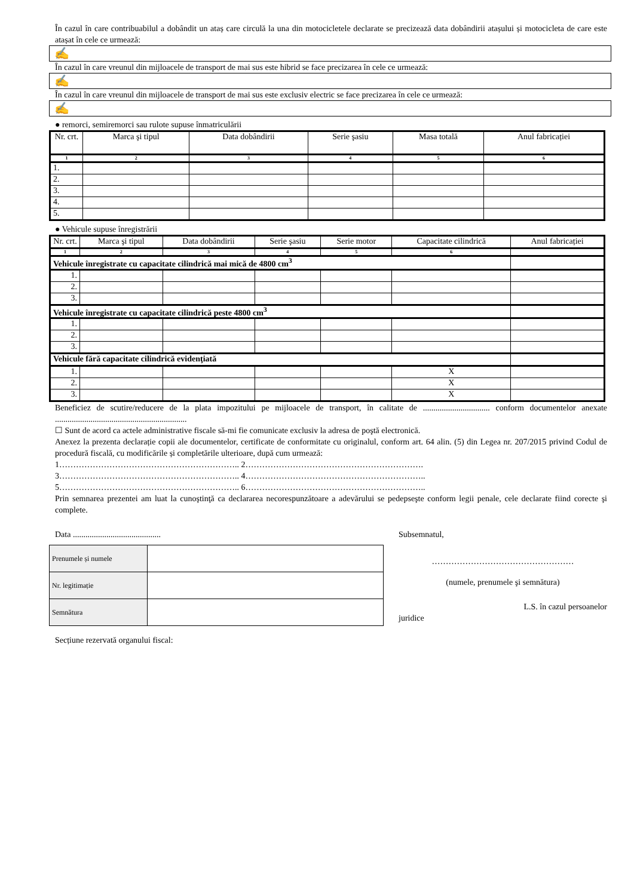În cazul în care contribuabilul a dobândit un ataș care circulă la una din motocicletele declarate se precizează data dobândirii atașului și motocicleta de care este atașat în cele ce urmează:
✍
În cazul în care vreunul din mijloacele de transport de mai sus este hibrid se face precizarea în cele ce urmează:
✍
În cazul în care vreunul din mijloacele de transport de mai sus este exclusiv electric se face precizarea în cele ce urmează:
✍
● remorci, semiremorci sau rulote supuse înmatriculării
| Nr. crt. | Marca şi tipul | Data dobândirii | Serie şasiu | Masa totală | Anul fabricației |
| --- | --- | --- | --- | --- | --- |
| 1 | 2 | 3 | 4 | 5 | 6 |
| 1. | | | | | |
| 2. | | | | | |
| 3. | | | | | |
| 4. | | | | | |
| 5. | | | | | |
● Vehicule supuse înregistrării
| Nr. crt. | Marca şi tipul | Data dobândirii | Serie şasiu | Serie motor | Capacitate cilindrică | Anul fabricației |
| --- | --- | --- | --- | --- | --- | --- |
| 1 | 2 | 3 | 4 | 5 | 6 | |
| Vehicule înregistrate cu capacitate cilindrică mai mică de 4800 cm<sup>3</sup> | | | | | | |
| 1. | | | | | | |
| 2. | | | | | | |
| 3. | | | | | | |
| Vehicule înregistrate cu capacitate cilindrică peste 4800 cm<sup>3</sup> | | | | | | |
| 1. | | | | | | |
| 2. | | | | | | |
| 3. | | | | | | |
| Vehicule fără capacitate cilindrică evidenţiată | | | | | | |
| 1. | | | | | X | |
| 2. | | | | | X | |
| 3. | | | | | X | |
Beneficiez de scutire/reducere de la plata impozitului pe mijloacele de transport, în calitate de ................................ conform documentelor anexate ...............................................................
☐ Sunt de acord ca actele administrative fiscale să-mi fie comunicate exclusiv la adresa de poştă electronică.
Anexez la prezenta declarație copii ale documentelor, certificate de conformitate cu originalul, conform art. 64 alin. (5) din Legea nr. 207/2015 privind Codul de procedură fiscală, cu modificările și completările ulterioare, după cum urmează:
1……………………………………………………….. 2……………………………………………………….
3……………………………………………………….. 4………………………………………………………..
5……………………………………………………….. 6………………………………………………………..
Prin semnarea prezentei am luat la cunoştinţă ca declararea necorespunzătoare a adevărului se pedepseşte conform legii penale, cele declarate fiind corecte şi complete.
Data ..........................................
| Prenumele și numele | |
| Nr. legitimație | |
| Semnătura | |
Secțiune rezervată organului fiscal:
Subsemnatul,
……………………………………………
(numele, prenumele şi semnătura)
L.S. în cazul persoanelor
juridice